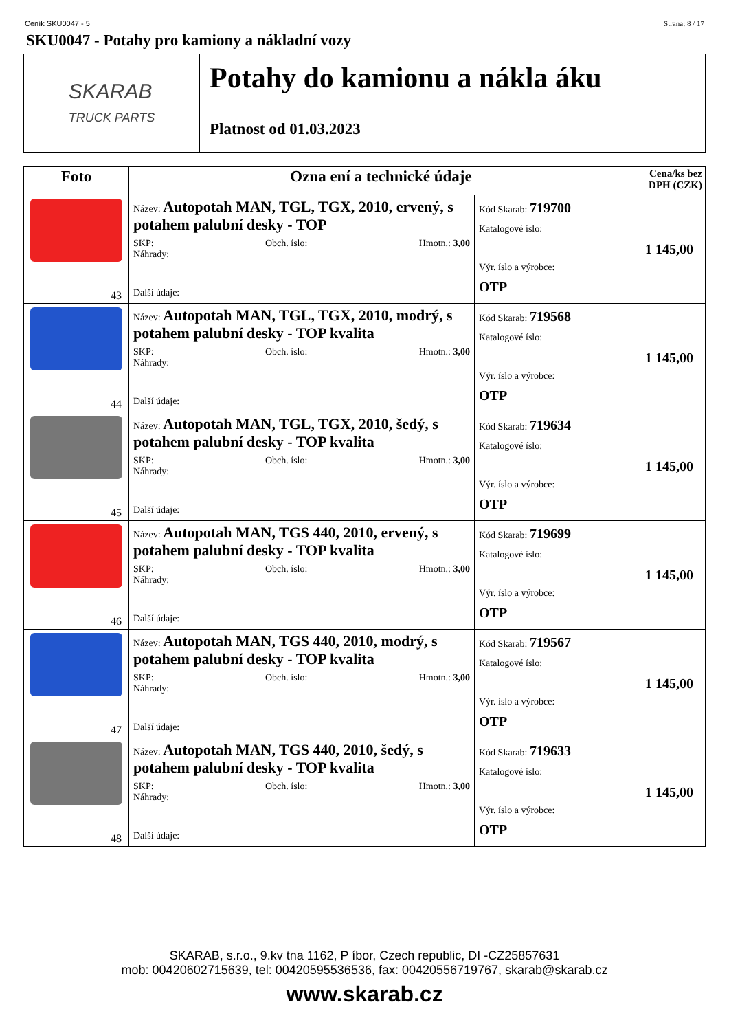Ceník SKU0047 - 5 Strana: 8 / 17
SKU0047 - Potahy pro kamiony a nákladní vozy
SKARAB
TRUCK PARTS
Potahy do kamionu a nákla áku
Platnost od 01.03.2023
| Foto | Ozna ení a technické údaje | | Cena/ks bez DPH (CZK) |
| --- | --- | --- | --- |
| 43 | Název: Autopotah MAN, TGL, TGX, 2010, ervený, s potahem palubní desky - TOP SKP: Obch. íslo: Hmotn.: 3,00 Náhrady: Další údaje: | Kód Skarab: 719700 Katalogové íslo: Výr. íslo a výrobce: OTP | 1 145,00 |
| 44 | Název: Autopotah MAN, TGL, TGX, 2010, modrý, s potahem palubní desky - TOP kvalita SKP: Obch. íslo: Hmotn.: 3,00 Náhrady: Další údaje: | Kód Skarab: 719568 Katalogové íslo: Výr. íslo a výrobce: OTP | 1 145,00 |
| 45 | Název: Autopotah MAN, TGL, TGX, 2010, šedý, s potahem palubní desky - TOP kvalita SKP: Obch. íslo: Hmotn.: 3,00 Náhrady: Další údaje: | Kód Skarab: 719634 Katalogové íslo: Výr. íslo a výrobce: OTP | 1 145,00 |
| 46 | Název: Autopotah MAN, TGS 440, 2010, ervený, s potahem palubní desky - TOP kvalita SKP: Obch. íslo: Hmotn.: 3,00 Náhrady: Další údaje: | Kód Skarab: 719699 Katalogové íslo: Výr. íslo a výrobce: OTP | 1 145,00 |
| 47 | Název: Autopotah MAN, TGS 440, 2010, modrý, s potahem palubní desky - TOP kvalita SKP: Obch. íslo: Hmotn.: 3,00 Náhrady: Další údaje: | Kód Skarab: 719567 Katalogové íslo: Výr. íslo a výrobce: OTP | 1 145,00 |
| 48 | Název: Autopotah MAN, TGS 440, 2010, šedý, s potahem palubní desky - TOP kvalita SKP: Obch. íslo: Hmotn.: 3,00 Náhrady: Další údaje: | Kód Skarab: 719633 Katalogové íslo: Výr. íslo a výrobce: OTP | 1 145,00 |
SKARAB, s.r.o., 9.kv tna 1162, P íbor, Czech republic, DI -CZ25857631
mob: 00420602715639, tel: 00420595536536, fax: 00420556719767, skarab@skarab.cz
www.skarab.cz